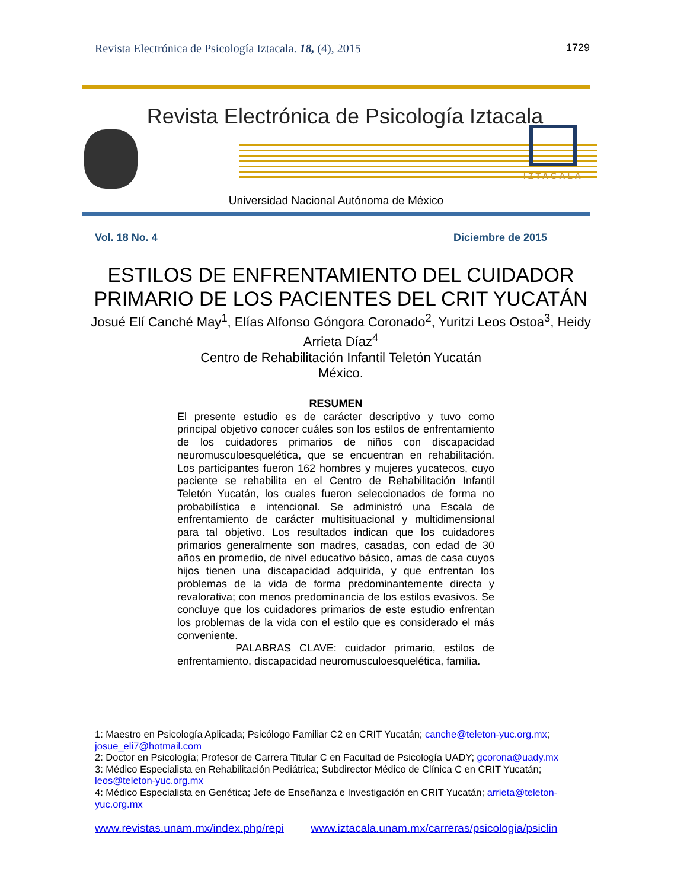Revista Electrónica de Psicología Iztacala. 18, (4), 2015 1729
Revista Electrónica de Psicología Iztacala
Universidad Nacional Autónoma de México
IZTACALA
Vol. 18 No. 4 Diciembre de 2015
ESTILOS DE ENFRENTAMIENTO DEL CUIDADOR PRIMARIO DE LOS PACIENTES DEL CRIT YUCATÁN
Josué Elí Canché May<sup>1</sup>, Elías Alfonso Góngora Coronado<sup>2</sup>, Yuritzi Leos Ostoa<sup>3</sup>, Heidy Arrieta Díaz<sup>4</sup>
Centro de Rehabilitación Infantil Teletón Yucatán
México.
RESUMEN
El presente estudio es de carácter descriptivo y tuvo como principal objetivo conocer cuáles son los estilos de enfrentamiento de los cuidadores primarios de niños con discapacidad neuromusculoesquelética, que se encuentran en rehabilitación. Los participantes fueron 162 hombres y mujeres yucatecos, cuyo paciente se rehabilita en el Centro de Rehabilitación Infantil Teletón Yucatán, los cuales fueron seleccionados de forma no probabilística e intencional. Se administró una Escala de enfrentamiento de carácter multisituacional y multidimensional para tal objetivo. Los resultados indican que los cuidadores primarios generalmente son madres, casadas, con edad de 30 años en promedio, de nivel educativo básico, amas de casa cuyos hijos tienen una discapacidad adquirida, y que enfrentan los problemas de la vida de forma predominantemente directa y revalorativa; con menos predominancia de los estilos evasivos. Se concluye que los cuidadores primarios de este estudio enfrentan los problemas de la vida con el estilo que es considerado el más conveniente.
PALABRAS CLAVE: cuidador primario, estilos de enfrentamiento, discapacidad neuromusculoesquelética, familia.
1: Maestro en Psicología Aplicada; Psicólogo Familiar C2 en CRIT Yucatán; canche@teleton-yuc.org.mx; josue_eli7@hotmail.com
2: Doctor en Psicología; Profesor de Carrera Titular C en Facultad de Psicología UADY; gcorona@uady.mx
3: Médico Especialista en Rehabilitación Pediátrica; Subdirector Médico de Clínica C en CRIT Yucatán; leos@teleton-yuc.org.mx
4: Médico Especialista en Genética; Jefe de Enseñanza e Investigación en CRIT Yucatán; arrieta@teleton-yuc.org.mx
www.revistas.unam.mx/index.php/repi www.iztacala.unam.mx/carreras/psicologia/psiclin